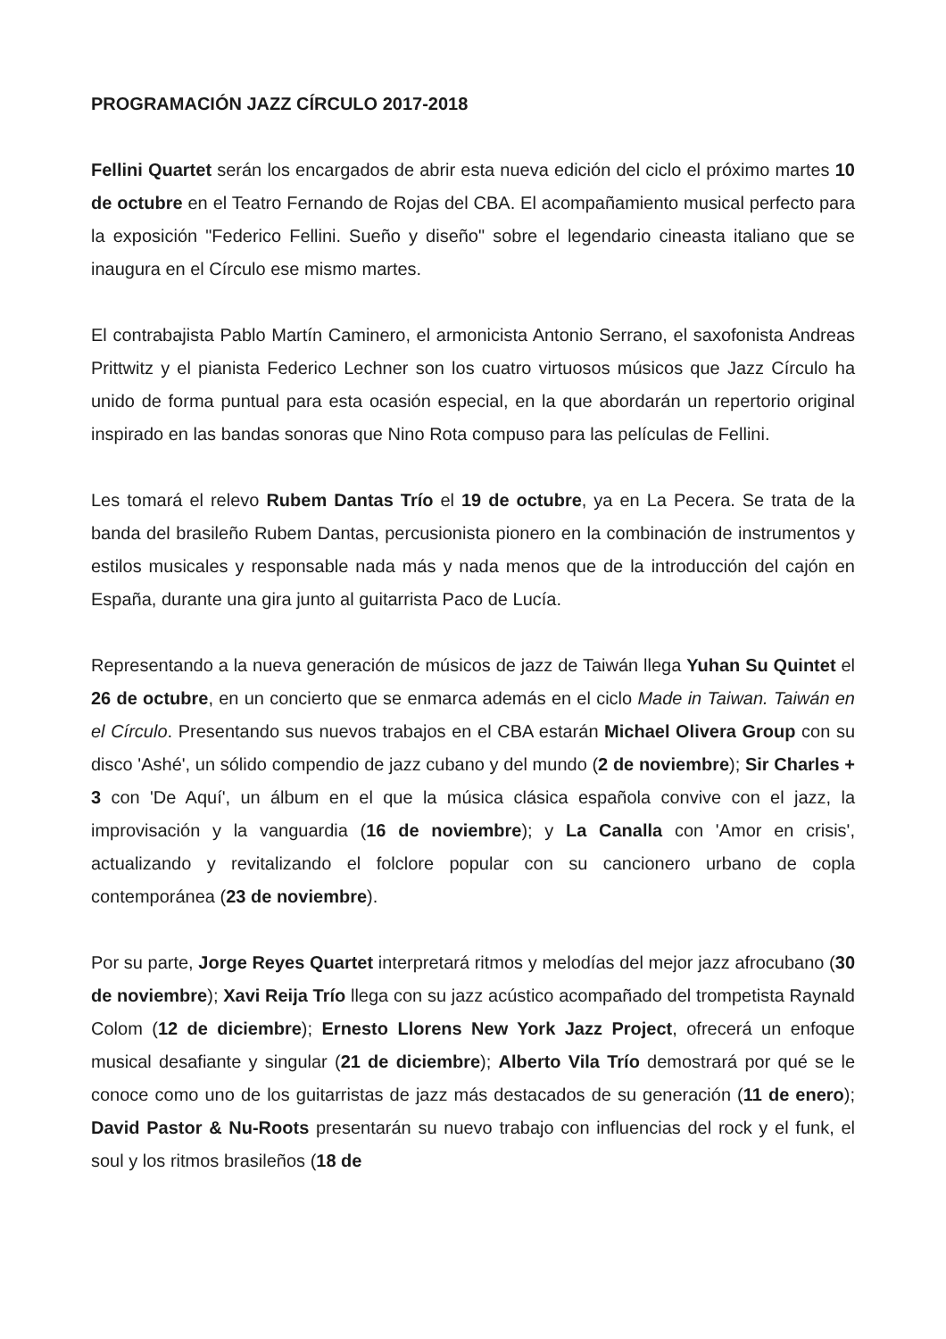PROGRAMACIÓN JAZZ CÍRCULO 2017-2018
Fellini Quartet serán los encargados de abrir esta nueva edición del ciclo el próximo martes 10 de octubre en el Teatro Fernando de Rojas del CBA. El acompañamiento musical perfecto para la exposición "Federico Fellini. Sueño y diseño" sobre el legendario cineasta italiano que se inaugura en el Círculo ese mismo martes.
El contrabajista Pablo Martín Caminero, el armonicista Antonio Serrano, el saxofonista Andreas Prittwitz y el pianista Federico Lechner son los cuatro virtuosos músicos que Jazz Círculo ha unido de forma puntual para esta ocasión especial, en la que abordarán un repertorio original inspirado en las bandas sonoras que Nino Rota compuso para las películas de Fellini.
Les tomará el relevo Rubem Dantas Trío el 19 de octubre, ya en La Pecera. Se trata de la banda del brasileño Rubem Dantas, percusionista pionero en la combinación de instrumentos y estilos musicales y responsable nada más y nada menos que de la introducción del cajón en España, durante una gira junto al guitarrista Paco de Lucía.
Representando a la nueva generación de músicos de jazz de Taiwán llega Yuhan Su Quintet el 26 de octubre, en un concierto que se enmarca además en el ciclo Made in Taiwan. Taiwán en el Círculo. Presentando sus nuevos trabajos en el CBA estarán Michael Olivera Group con su disco 'Ashé', un sólido compendio de jazz cubano y del mundo (2 de noviembre); Sir Charles + 3 con 'De Aquí', un álbum en el que la música clásica española convive con el jazz, la improvisación y la vanguardia (16 de noviembre); y La Canalla con 'Amor en crisis', actualizando y revitalizando el folclore popular con su cancionero urbano de copla contemporánea (23 de noviembre).
Por su parte, Jorge Reyes Quartet interpretará ritmos y melodías del mejor jazz afrocubano (30 de noviembre); Xavi Reija Trío llega con su jazz acústico acompañado del trompetista Raynald Colom (12 de diciembre); Ernesto Llorens New York Jazz Project, ofrecerá un enfoque musical desafiante y singular (21 de diciembre); Alberto Vila Trío demostrará por qué se le conoce como uno de los guitarristas de jazz más destacados de su generación (11 de enero); David Pastor & Nu-Roots presentarán su nuevo trabajo con influencias del rock y el funk, el soul y los ritmos brasileños (18 de